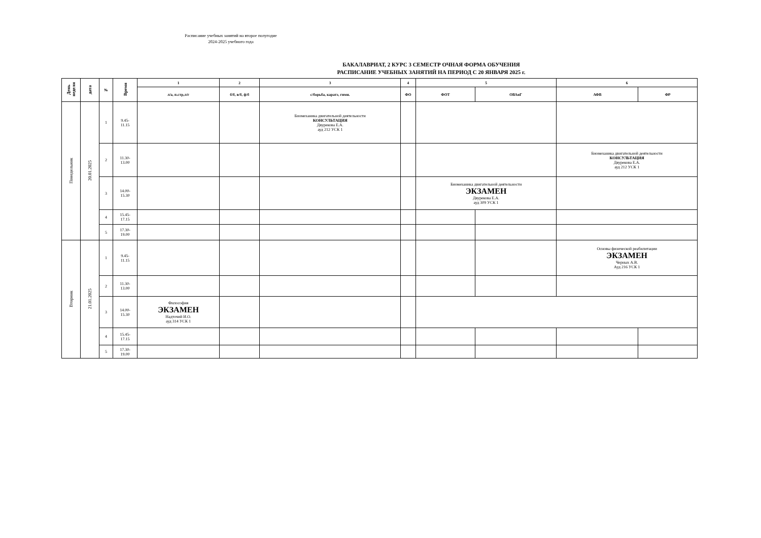Расписание учебных занятий на второе полугодие
2024-2025 учебного года
БАКАЛАВРИАТ, 2 КУРС 3 СЕМЕСТР ОЧНАЯ ФОРМА ОБУЧЕНИЯ
РАСПИСАНИЕ УЧЕБНЫХ ЗАНЯТИЙ НА ПЕРИОД С 20 ЯНВАРЯ 2025 г.
| День недели | дата | № | Время | 1 | 2 | 3 | 4 | 5 | | 6 | |
| --- | --- | --- | --- | --- | --- | --- | --- | --- | --- | --- | --- |
| | | | | л/а, п.стр,л/г | б/б, в/б, ф/б | с/борьба, каратэ, гимн. | ФО | ФОТ | ОВАиГ | АФВ | ФР |
| Понедельник | 20.01.2025 | 1 | 9.45- 11.15 | | | Биомеханика двигательной деятельности КОНСУЛЬТАЦИЯ Двурекова Е.А. ауд 212 УСК 1 | | | | | |
| | | 2 | 11.30- 13.00 | | | | | | | Биомеханика двигательной деятельности КОНСУЛЬТАЦИЯ Двурекова Е.А. ауд 212 УСК 1 | |
| | | 3 | 14.00- 15.30 | | | | | Биомеханика двигательной деятельности ЭКЗАМЕН Двурекова Е.А. ауд 309 УСК 1 | | | |
| | | 4 | 15.45- 17.15 | | | | | | | | |
| | | 5 | 17.30- 19.00 | | | | | | | | |
| Вторник | 21.01.2025 | 1 | 9.45- 11.15 | | | | | | | Основы физической реабилитации ЭКЗАМЕН Черных А.В. Ауд 216 УСК 1 | |
| | | 2 | 11.30- 13.00 | | | | | | | | |
| | | 3 | 14.00- 15.30 | Философия ЭКЗАМЕН Надточий И.О. ауд 314 УСК 1 | | | | | | | |
| | | 4 | 15.45- 17.15 | | | | | | | | |
| | | 5 | 17.30- 19.00 | | | | | | | | |